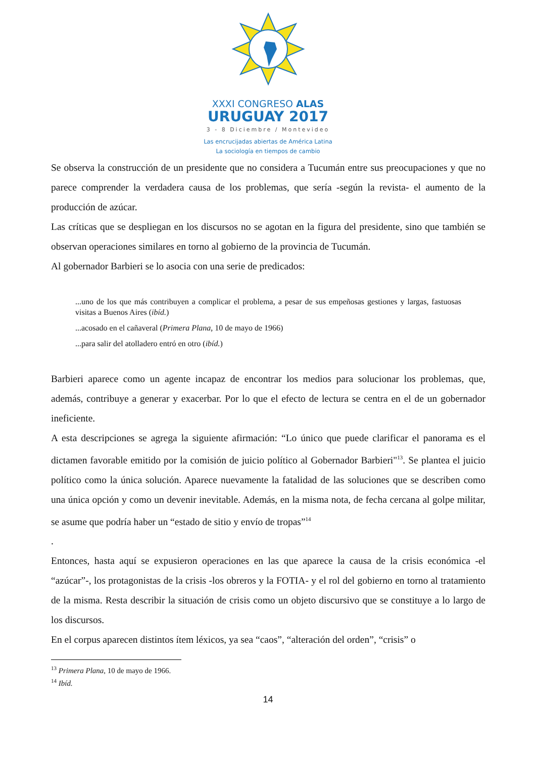XXXI CONGRESO ALAS
URUGUAY 2017
3 - 8 Diciembre / Montevideo
Las encrucijadas abiertas de América Latina
La sociología en tiempos de cambio
Se observa la construcción de un presidente que no considera a Tucumán entre sus preocupaciones y que no parece comprender la verdadera causa de los problemas, que sería -según la revista- el aumento de la producción de azúcar.
Las críticas que se despliegan en los discursos no se agotan en la figura del presidente, sino que también se observan operaciones similares en torno al gobierno de la provincia de Tucumán.
Al gobernador Barbieri se lo asocia con una serie de predicados:
...uno de los que más contribuyen a complicar el problema, a pesar de sus empeñosas gestiones y largas, fastuosas visitas a Buenos Aires (ibíd.)
...acosado en el cañaveral (Primera Plana, 10 de mayo de 1966)
...para salir del atolladero entró en otro (ibíd.)
Barbieri aparece como un agente incapaz de encontrar los medios para solucionar los problemas, que, además, contribuye a generar y exacerbar. Por lo que el efecto de lectura se centra en el de un gobernador ineficiente.
A esta descripciones se agrega la siguiente afirmación: “Lo único que puede clarificar el panorama es el dictamen favorable emitido por la comisión de juicio político al Gobernador Barbieri"<sup>13</sup>. Se plantea el juicio político como la única solución. Aparece nuevamente la fatalidad de las soluciones que se describen como una única opción y como un devenir inevitable. Además, en la misma nota, de fecha cercana al golpe militar, se asume que podría haber un “estado de sitio y envío de tropas”<sup>14</sup>
.
Entonces, hasta aquí se expusieron operaciones en las que aparece la causa de la crisis económica -el “azúcar”-, los protagonistas de la crisis -los obreros y la FOTIA- y el rol del gobierno en torno al tratamiento de la misma. Resta describir la situación de crisis como un objeto discursivo que se constituye a lo largo de los discursos.
En el corpus aparecen distintos ítem léxicos, ya sea “caos”, “alteración del orden”, “crisis” o
<sup>13</sup> Primera Plana, 10 de mayo de 1966.
<sup>14</sup> Ibíd.
14